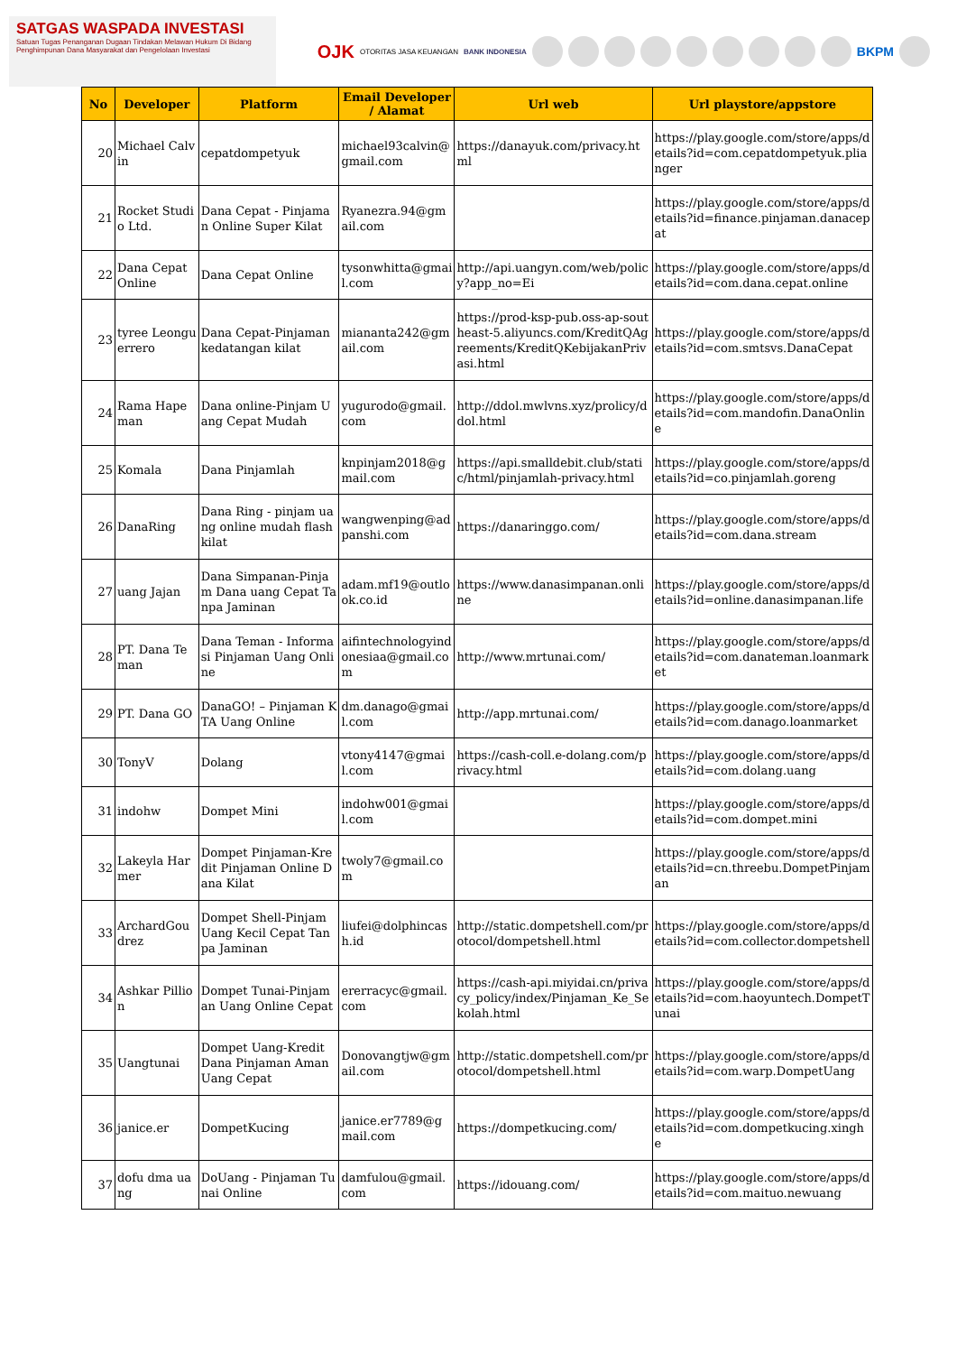SATGAS WASPADA INVESTASI
Satuan Tugas Penanganan Dugaan Tindakan Melawan Hukum Di Bidang Penghimpunan Dana Masyarakat dan Pengelolaan Investasi
OJK OTORITAS JASA KEUANGAN BANK INDONESIA BKPM
| No | Developer | Platform | Email Developer / Alamat | Url web | Url playstore/appstore |
| --- | --- | --- | --- | --- | --- |
| 20 | Michael Calvin | cepatdompetyuk | michael93calvin@gmail.com | https://danayuk.com/privacy.html | https://play.google.com/store/apps/details?id=com.cepatdompetyuk.plianger |
| 21 | Rocket Studio Ltd. | Dana Cepat - Pinjaman Online Super Kilat | Ryanezra.94@gmail.com | | https://play.google.com/store/apps/details?id=finance.pinjaman.danacepat |
| 22 | Dana Cepat Online | Dana Cepat Online | tysonwhitta@gmail.com | http://api.uangyn.com/web/policy?app_no=Ei | https://play.google.com/store/apps/details?id=com.dana.cepat.online |
| 23 | tyree Leonguerrero | Dana Cepat-Pinjaman kedatangan kilat | miananta242@gmail.com | https://prod-ksp-pub.oss-ap-southeast-5.aliyuncs.com/KreditQAgreements/KreditQKebijakanPrivasi.html | https://play.google.com/store/apps/details?id=com.smtsvs.DanaCepat |
| 24 | Rama Hapeman | Dana online-Pinjam Uang Cepat Mudah | yugurodo@gmail.com | http://ddol.mwlvns.xyz/prolicy/ddol.html | https://play.google.com/store/apps/details?id=com.mandofin.DanaOnline |
| 25 | Komala | Dana Pinjamlah | knpinjam2018@gmail.com | https://api.smalldebit.club/static/html/pinjamlah-privacy.html | https://play.google.com/store/apps/details?id=co.pinjamlah.goreng |
| 26 | DanaRing | Dana Ring - pinjam uang online mudah flash kilat | wangwenping@adpanshi.com | https://danaringgo.com/ | https://play.google.com/store/apps/details?id=com.dana.stream |
| 27 | uang Jajan | Dana Simpanan-Pinjam Dana uang Cepat Tanpa Jaminan | adam.mf19@outlook.co.id | https://www.danasimpanan.online | https://play.google.com/store/apps/details?id=online.danasimpanan.life |
| 28 | PT. Dana Teman | Dana Teman - Informasi Pinjaman Uang Online | aifintechnologyindonesiaa@gmail.com | http://www.mrtunai.com/ | https://play.google.com/store/apps/details?id=com.danateman.loanmarket |
| 29 | PT. Dana GO | DanaGO! – Pinjaman KTA Uang Online | dm.danago@gmail.com | http://app.mrtunai.com/ | https://play.google.com/store/apps/details?id=com.danago.loanmarket |
| 30 | TonyV | Dolang | vtony4147@gmail.com | https://cash-coll.e-dolang.com/privacy.html | https://play.google.com/store/apps/details?id=com.dolang.uang |
| 31 | indohw | Dompet Mini | indohw001@gmail.com | | https://play.google.com/store/apps/details?id=com.dompet.mini |
| 32 | Lakeyla Harmer | Dompet Pinjaman-Kredit Pinjaman Online Dana Kilat | twoly7@gmail.com | | https://play.google.com/store/apps/details?id=cn.threebu.DompetPinjaman |
| 33 | ArchardGoudrez | Dompet Shell-Pinjam Uang Kecil Cepat Tanpa Jaminan | liufei@dolphincash.id | http://static.dompetshell.com/protocol/dompetshell.html | https://play.google.com/store/apps/details?id=com.collector.dompetshell |
| 34 | Ashkar Pillion | Dompet Tunai-Pinjaman Uang Online Cepat | ererracyc@gmail.com | https://cash-api.miyidai.cn/privacy_policy/index/Pinjaman_Ke_Sekolah.html | https://play.google.com/store/apps/details?id=com.haoyuntech.DompetTunai |
| 35 | Uangtunai | Dompet Uang-Kredit Dana Pinjaman Aman Uang Cepat | Donovangtjw@gmail.com | http://static.dompetshell.com/protocol/dompetshell.html | https://play.google.com/store/apps/details?id=com.warp.DompetUang |
| 36 | janice.er | DompetKucing | janice.er7789@gmail.com | https://dompetkucing.com/ | https://play.google.com/store/apps/details?id=com.dompetkucing.xinghe |
| 37 | dofu dma uang | DoUang - Pinjaman Tunai Online | damfulou@gmail.com | https://idouang.com/ | https://play.google.com/store/apps/details?id=com.maituo.newuang |